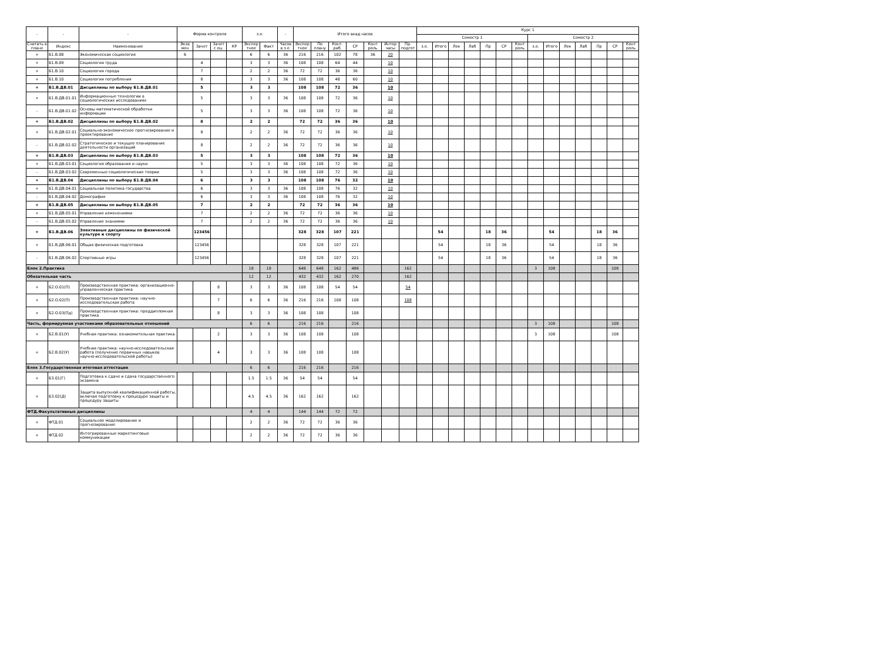| - | - | - | Форма контроля | | | | з.е. | | - | Итого акад.часов | | | | | | | Курс 1 | | | | | | | | | | | | | |
| --- | --- | --- | --- | --- | --- | --- | --- | --- | --- | --- | --- | --- | --- | --- | --- | --- | --- | --- | --- | --- | --- | --- | --- | --- | --- | --- | --- | --- | --- | --- |
| | | | | | | | | | | | | | | | | | Семестр 1 | | | | | | | Семестр 2 | | | | | | |
| Считать в плане | Индекс | Наименование | Экза мен | Зачет | Зачет с оц. | КР | Экспер тное | Факт | Часов в з.е. | Экспер тное | По плану | Конт. раб. | СР | Конт роль | Интер часы | Пр. подгот | з.е. | Итого | Лек | Лаб | Пр | СР | Конт роль | з.е. | Итого | Лек | Лаб | Пр | СР | Конт роль |
| + | Б1.В.08 | Экономическая социология | 6 | | | | 6 | 6 | 36 | 216 | 216 | 102 | 78 | 36 | 20 | | | | | | | | | | | | | | | |
| + | Б1.В.09 | Социология труда | | 4 | | | 3 | 3 | 36 | 108 | 108 | 64 | 44 | | 10 | | | | | | | | | | | | | | | |
| + | Б1.В.10 | Социология города | | 7 | | | 2 | 2 | 36 | 72 | 72 | 36 | 36 | | 10 | | | | | | | | | | | | | | | |
| + | Б1.В.10 | Социология потребления | | 8 | | | 3 | 3 | 36 | 108 | 108 | 48 | 60 | | 10 | | | | | | | | | | | | | | | |
| + | Б1.В.ДВ.01 | Дисциплины по выбору Б1.В.ДВ.01 | | 5 | | | 3 | 3 | | 108 | 108 | 72 | 36 | | 10 | | | | | | | | | | | | | | | |
| + | Б1.В.ДВ.01.01 | Информационные технологии в социологических исследованиях | | 5 | | | 3 | 3 | 36 | 108 | 108 | 72 | 36 | | 10 | | | | | | | | | | | | | | | |
| - | Б1.В.ДВ.01.02 | Основы математической обработки информации | | 5 | | | 3 | 3 | 36 | 108 | 108 | 72 | 36 | | 10 | | | | | | | | | | | | | | | |
| + | Б1.В.ДВ.02 | Дисциплины по выбору Б1.В.ДВ.02 | | 8 | | | 2 | 2 | | 72 | 72 | 36 | 36 | | 10 | | | | | | | | | | | | | | | |
| + | Б1.В.ДВ.02.01 | Социально-экономическое прогнозирование и проектирование | | 8 | | | 2 | 2 | 36 | 72 | 72 | 36 | 36 | | 10 | | | | | | | | | | | | | | | |
| - | Б1.В.ДВ.02.02 | Стратегическое и текущее планирование деятельности организаций | | 8 | | | 2 | 2 | 36 | 72 | 72 | 36 | 36 | | 10 | | | | | | | | | | | | | | | |
| + | Б1.В.ДВ.03 | Дисциплины по выбору Б1.В.ДВ.03 | | 5 | | | 3 | 3 | | 108 | 108 | 72 | 36 | | 10 | | | | | | | | | | | | | | | |
| + | Б1.В.ДВ.03.01 | Социология образования и науки | | 5 | | | 3 | 3 | 36 | 108 | 108 | 72 | 36 | | 10 | | | | | | | | | | | | | | | |
| - | Б1.В.ДВ.03.02 | Современные социологические теории | | 5 | | | 3 | 3 | 36 | 108 | 108 | 72 | 36 | | 10 | | | | | | | | | | | | | | | |
| + | Б1.В.ДВ.04 | Дисциплины по выбору Б1.В.ДВ.04 | | 6 | | | 3 | 3 | | 108 | 108 | 76 | 32 | | 10 | | | | | | | | | | | | | | | |
| + | Б1.В.ДВ.04.01 | Социальная политика государства | | 6 | | | 3 | 3 | 36 | 108 | 108 | 76 | 32 | | 10 | | | | | | | | | | | | | | | |
| - | Б1.В.ДВ.04.02 | Демография | | 6 | | | 3 | 3 | 36 | 108 | 108 | 76 | 32 | | 10 | | | | | | | | | | | | | | | |
| + | Б1.В.ДВ.05 | Дисциплины по выбору Б1.В.ДВ.05 | | 7 | | | 2 | 2 | | 72 | 72 | 36 | 36 | | 10 | | | | | | | | | | | | | | | |
| + | Б1.В.ДВ.05.01 | Управление изменениями | | 7 | | | 2 | 2 | 36 | 72 | 72 | 36 | 36 | | 10 | | | | | | | | | | | | | | | |
| - | Б1.В.ДВ.05.02 | Управление знаниями | | 7 | | | 2 | 2 | 36 | 72 | 72 | 36 | 36 | | 10 | | | | | | | | | | | | | | | |
| + | Б1.В.ДВ.06 | Элективные дисциплины по физической культуре и спорту | | 123456 | | | | | | 328 | 328 | 107 | 221 | | | | | 54 | | | 18 | 36 | | | 54 | | | 18 | 36 | |
| + | Б1.В.ДВ.06.01 | Общая физическая подготовка | | 123456 | | | | | | 328 | 328 | 107 | 221 | | | | | 54 | | | 18 | 36 | | | 54 | | | 18 | 36 | |
| - | Б1.В.ДВ.06.02 | Спортивные игры | | 123456 | | | | | | 328 | 328 | 107 | 221 | | | | | 54 | | | 18 | 36 | | | 54 | | | 18 | 36 | |
| Блок 2.Практика | | | | | | | 18 | 18 | | 648 | 648 | 162 | 486 | | | 162 | | | | | | | | 3 | 108 | | | | 108 | |
| Обязательная часть | | | | | | | 12 | 12 | | 432 | 432 | 162 | 270 | | | 162 | | | | | | | | | | | | | | |
| + | Б2.О.01(П) | Производственная практика: организационно-управленческая практика | | | 8 | | 3 | 3 | 36 | 108 | 108 | 54 | 54 | | | 54 | | | | | | | | | | | | | | |
| + | Б2.О.02(П) | Производственная практика: научно-исследовательская работа | | | 7 | | 6 | 6 | 36 | 216 | 216 | 108 | 108 | | | 108 | | | | | | | | | | | | | | |
| + | Б2.О.03(Пд) | Производственная практика: преддипломная практика | | | 8 | | 3 | 3 | 36 | 108 | 108 | | 108 | | | | | | | | | | | | | | | | | |
| Часть, формируемая участниками образовательных отношений | | | | | | | 6 | 6 | | 216 | 216 | | 216 | | | | | | | | | | | 3 | 108 | | | | 108 | |
| + | Б2.В.01(У) | Учебная практика: ознакомительная практика | | | 2 | | 3 | 3 | 36 | 108 | 108 | | 108 | | | | | | | | | | | 3 | 108 | | | | 108 | |
| + | Б2.В.02(У) | Учебная практика: научно-исследовательская работа (получение первичных навыков научно-исследовательской работы) | | | 4 | | 3 | 3 | 36 | 108 | 108 | | 108 | | | | | | | | | | | | | | | | | |
| Блок 3.Государственная итоговая аттестация | | | | | | | 6 | 6 | | 216 | 216 | | 216 | | | | | | | | | | | | | | | | | |
| + | Б3.01(Г) | Подготовка к сдаче и сдача государственного экзамена | | | | | 1.5 | 1.5 | 36 | 54 | 54 | | 54 | | | | | | | | | | | | | | | | | |
| + | Б3.02(Д) | Защита выпускной квалификационной работы, включая подготовку к процедуре защиты и процедуру защиты | | | | | 4.5 | 4.5 | 36 | 162 | 162 | | 162 | | | | | | | | | | | | | | | | | |
| ФТД.Факультативные дисциплины | | | | | | | 4 | 4 | | 144 | 144 | 72 | 72 | | | | | | | | | | | | | | | | | |
| + | ФТД.01 | Социальное моделирование и прогнозирование | | | | | 2 | 2 | 36 | 72 | 72 | 36 | 36 | | | | | | | | | | | | | | | | | |
| + | ФТД.02 | Интегрированные маркетинговые коммуникации | | | | | 2 | 2 | 36 | 72 | 72 | 36 | 36 | | | | | | | | | | | | | | | | | |